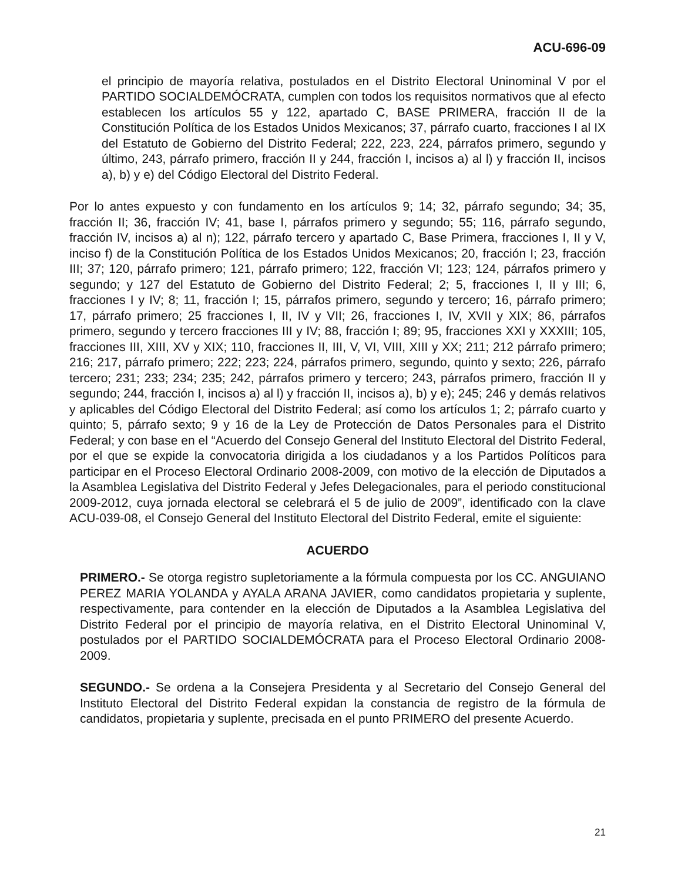ACU-696-09
el principio de mayoría relativa, postulados en el Distrito Electoral Uninominal V por el PARTIDO SOCIALDEMÓCRATA, cumplen con todos los requisitos normativos que al efecto establecen los artículos 55 y 122, apartado C, BASE PRIMERA, fracción II de la Constitución Política de los Estados Unidos Mexicanos; 37, párrafo cuarto, fracciones I al IX del Estatuto de Gobierno del Distrito Federal; 222, 223, 224, párrafos primero, segundo y último, 243, párrafo primero, fracción II y 244, fracción I, incisos a) al l) y fracción II, incisos a), b) y e) del Código Electoral del Distrito Federal.
Por lo antes expuesto y con fundamento en los artículos 9; 14; 32, párrafo segundo; 34; 35, fracción II; 36, fracción IV; 41, base I, párrafos primero y segundo; 55; 116, párrafo segundo, fracción IV, incisos a) al n); 122, párrafo tercero y apartado C, Base Primera, fracciones I, II y V, inciso f) de la Constitución Política de los Estados Unidos Mexicanos; 20, fracción I; 23, fracción III; 37; 120, párrafo primero; 121, párrafo primero; 122, fracción VI; 123; 124, párrafos primero y segundo; y 127 del Estatuto de Gobierno del Distrito Federal; 2; 5, fracciones I, II y III; 6, fracciones I y IV; 8; 11, fracción I; 15, párrafos primero, segundo y tercero; 16, párrafo primero; 17, párrafo primero; 25 fracciones I, II, IV y VII; 26, fracciones I, IV, XVII y XIX; 86, párrafos primero, segundo y tercero fracciones III y IV; 88, fracción I; 89; 95, fracciones XXI y XXXIII; 105, fracciones III, XIII, XV y XIX; 110, fracciones II, III, V, VI, VIII, XIII y XX; 211; 212 párrafo primero; 216; 217, párrafo primero; 222; 223; 224, párrafos primero, segundo, quinto y sexto; 226, párrafo tercero; 231; 233; 234; 235; 242, párrafos primero y tercero; 243, párrafos primero, fracción II y segundo; 244, fracción I, incisos a) al l) y fracción II, incisos a), b) y e); 245; 246 y demás relativos y aplicables del Código Electoral del Distrito Federal; así como los artículos 1; 2; párrafo cuarto y quinto; 5, párrafo sexto; 9 y 16 de la Ley de Protección de Datos Personales para el Distrito Federal; y con base en el “Acuerdo del Consejo General del Instituto Electoral del Distrito Federal, por el que se expide la convocatoria dirigida a los ciudadanos y a los Partidos Políticos para participar en el Proceso Electoral Ordinario 2008-2009, con motivo de la elección de Diputados a la Asamblea Legislativa del Distrito Federal y Jefes Delegacionales, para el periodo constitucional 2009-2012, cuya jornada electoral se celebrará el 5 de julio de 2009”, identificado con la clave ACU-039-08, el Consejo General del Instituto Electoral del Distrito Federal, emite el siguiente:
ACUERDO
PRIMERO.- Se otorga registro supletoriamente a la fórmula compuesta por los CC. ANGUIANO PEREZ MARIA YOLANDA y AYALA ARANA JAVIER, como candidatos propietaria y suplente, respectivamente, para contender en la elección de Diputados a la Asamblea Legislativa del Distrito Federal por el principio de mayoría relativa, en el Distrito Electoral Uninominal V, postulados por el PARTIDO SOCIALDEMÓCRATA para el Proceso Electoral Ordinario 2008-2009.
SEGUNDO.- Se ordena a la Consejera Presidenta y al Secretario del Consejo General del Instituto Electoral del Distrito Federal expidan la constancia de registro de la fórmula de candidatos, propietaria y suplente, precisada en el punto PRIMERO del presente Acuerdo.
21